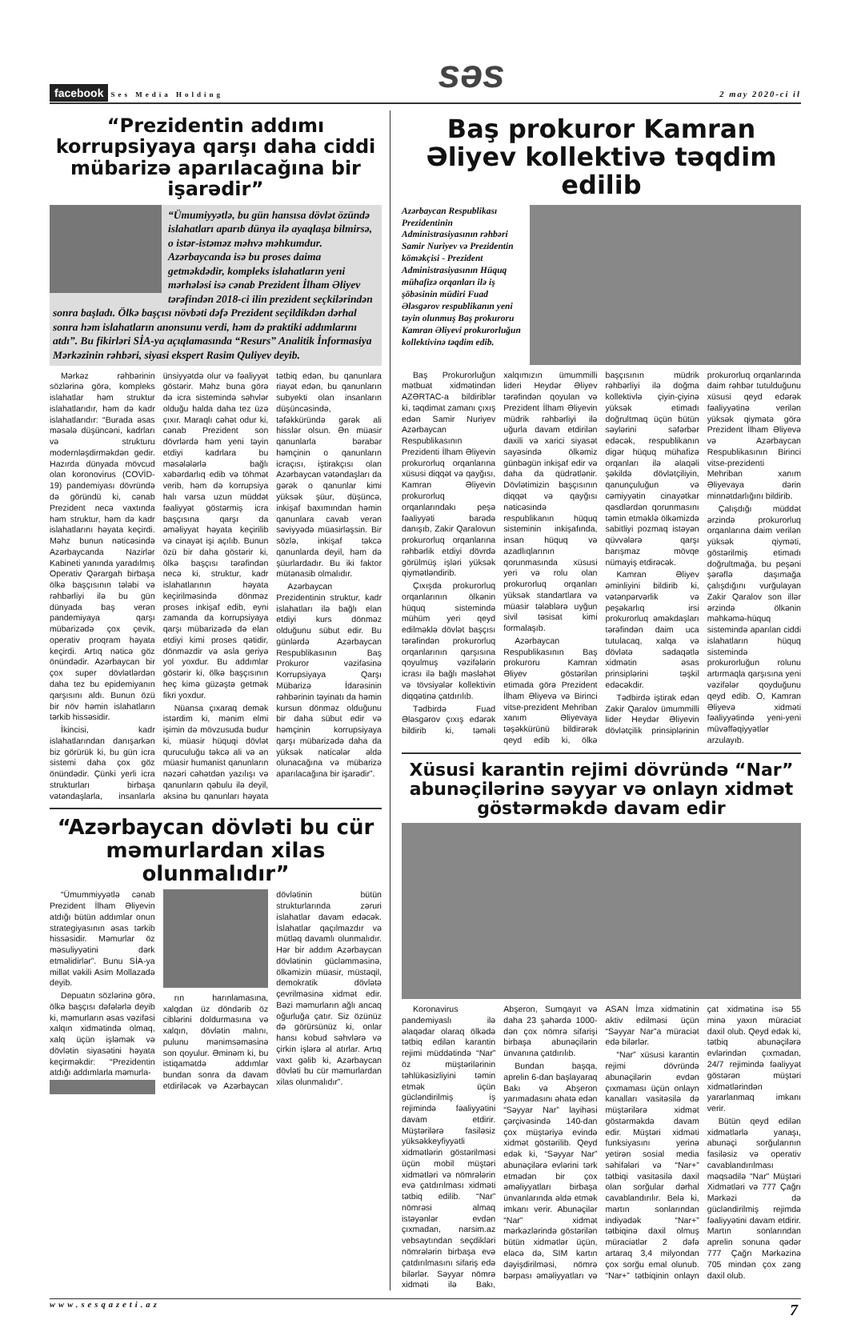facebook Ses Media Holding
səs
2 may 2020-ci il
“Prezidentin addımı korrupsiyaya qarşı daha ciddi mübarizə aparılacağına bir işarədir”
“Ümumiyyətlə, bu gün hansısa dövlət özündə islahatları aparıb dünya ilə ayaqlaşa bilmirsə, o istər-istəməz məhvə məhkumdur. Azərbaycanda isə bu proses daima getməkdədir, kompleks islahatların yeni mərhələsi isə cənab Prezident İlham Əliyev tərəfindən 2018-ci ilin prezident seçkilərindən sonra başladı. Ölkə başçısı növbəti dəfə Prezident seçildikdən dərhal sonra həm islahatların anonsunu verdi, həm də praktiki addımlarını atdı”. Bu fikirləri SİA-ya açıqlamasında “Resurs” Analitik İnformasiya Mərkəzinin rəhbəri, siyasi ekspert Rasim Quliyev deyib.
Mərkəz rəhbərinin sözlərinə görə, kompleks islahatlar həm struktur islahatlarıdır, həm də kadr islahatlarıdır: “Burada əsas məsələ düşüncəni, kadrları və strukturu modernləşdirməkdən gedir. Hazırda dünyada mövcud olan koronovirus (COVİD-19) pandemiyası dövründə də göründü ki, cənab Prezident necə vaxtında həm struktur, həm də kadr islahatlarını həyata keçirdi. Məhz bunun nəticəsində Azərbaycanda Nazirlər Kabineti yanında yaradılmış Operativ Qərargah birbaşa ölkə başçısının tələbi və rəhbərliyi ilə bu gün dünyada baş verən pandemiyaya qarşı mübarizədə çox çevik, operativ proqram həyata keçirdi. Artıq nəticə göz önündədir. Azərbaycan bir çox super dövlətlərdən daha tez bu epidemiyanın qarşısını aldı. Bunun özü bir növ həmin islahatların tərkib hissəsidir.
İkincisi, kadr islahatlarından danışarkən biz görürük ki, bu gün icra sistemi daha çox göz önündədir. Çünki yerli icra strukturları birbaşa vətəndaşlarla, insanlarla ünsiyyətdə olur və fəaliyyət göstərir. Məhz buna görə də icra sistemində səhvlər olduğu halda daha tez üzə çıxır. Maraqlı cəhət odur ki, cənab Prezident son dövrlərdə həm yeni təyin etdiyi kadrlara bu məsələlərlə bağlı xəbərdarlıq edib və töhmət verib, həm də korrupsiya halı varsa uzun müddət fəaliyyət göstərmiş icra başçısına qarşı da əməliyyat həyata keçirilib və cinayət işi açılıb. Bunun özü bir daha göstərir ki, ölkə başçısı tərəfindən necə ki, struktur, kadr islahatlarının həyata keçirilməsində dönməz proses inkişaf edib, eyni zamanda da korrupsiyaya qarşı mübarizədə də elan etdiyi kimi proses qətidir, dönməzdir və əsla geriyə yol yoxdur. Bu addımlar göstərir ki, ölkə başçısının heç kimə güzəştə getmək fikri yoxdur.
Nüansa çıxaraq demək istərdim ki, mənim elmi işimin də mövzusuda budur ki, müasir hüquqi dövlət quruculuğu təkcə ali və ən müasir humanist qanunların nəzəri cəhətdən yazılışı və qanunların qəbulu ilə deyil, əksinə bu qanunları həyata tətbiq edən, bu qanunlara riayət edən, bu qanunların subyekti olan insanların düşüncəsində, təfəkküründə gərək ali hisslər olsun. Ən müasir qanunlarla bərabər həmçinin o qanunların icraçısı, iştirakçısı olan Azərbaycan vətəndaşları da gərək o qanunlar kimi yüksək şüur, düşüncə, inkişaf baxımından həmin qanunlara cavab verən səviyyədə müasirləşsin. Bir sözlə, inkişaf təkcə qanunlarda deyil, həm də şüurlardadır. Bu iki faktor mütənasib olmalıdır.
Azərbaycan Prezidentinin struktur, kadr islahatları ilə bağlı elan etdiyi kurs dönməz olduğunu sübut edir. Bu günlərdə Azərbaycan Respublikasının Baş Prokuror vəzifəsinə Korrupsiyaya Qarşı Mübarizə İdarəsinin rəhbərinin təyinatı da həmin kursun dönməz olduğunu bir daha sübut edir və həmçinin korrupsiyaya qarşı mübarizədə daha da yüksək nəticələr əldə olunacağına və mübarizə aparılacağına bir işarədir”.
“Azərbaycan dövləti bu cür məmurlardan xilas olunmalıdır”
“Ümummiyyətlə cənab Prezident İlham Əliyevin atdığı bütün addımlar onun strategiyasının əsas tərkib hissəsidir. Məmurlar öz məsuliyyətini dərk etməlidirlər”. Bunu SİA-ya millət vəkili Asim Mollazadə deyib.
Depuatın sözlərinə görə, ölkə başçısı dəfələrlə deyib ki, məmurların əsas vəzifəsi xalqın xidmətində olmaq, xalq üçün işləmək və dövlətin siyasətini həyata keçirməkdir: “Prezidentin atdığı addımlarla məmurla-
rın harınlamasına, xalqdan üz döndərib öz ciblərini doldurmasına və xalqın, dövlətin malını, pulunu mənimsəməsinə son qoyulur. Əminəm ki, bu istiqamətdə addımlar bundan sonra da davam etdiriləcək və Azərbaycan dövlətinin bütün strukturlarında zəruri islahatlar davam edəcək. İslahatlar qaçılmazdır və mütləq davamlı olunmalıdır. Hər bir addım Azərbaycan dövlətinin gücləmməsinə, ölkəmizin müasir, müstəqil, demokratik dövlətə çevrilməsinə xidmət edir. Bəzi məmurların ağlı ancaq oğurluğa çatır. Siz özünüz də görürsünüz ki, onlar hansı kobud səhvlərə və çirkin işlərə əl atırlar. Artıq vaxt gəlib ki, Azərbaycan dövləti bu cür məmurlardan xilas olunmalıdır”.
Baş prokuror Kamran Əliyev kollektivə təqdim edilib
Azərbaycan Respublikası Prezidentinin Administrasiyasının rəhbəri Samir Nuriyev və Prezidentin köməkçisi - Prezident Administrasiyasının Hüquq mühafizə orqanları ilə iş şöbəsinin müdiri Fuad Ələsgərov respublikanın yeni təyin olunmuş Baş prokuroru Kamran Əliyevi prokurorluğun kollektivinə təqdim edib.
Baş Prokurorluğun mətbuat xidmətindən AZƏRTAC-a bildiriblər ki, təqdimat zamanı çıxış edən Samir Nuriyev Azərbaycan Respublikasının Prezidenti İlham Əliyevin prokurorluq orqanlarına xüsusi diqqət və qayğısı, Kamran Əliyevin prokurorluq orqanlarındakı peşə fəaliyyəti barədə danışıb, Zakir Qaralovun prokurorluq orqanlarına rəhbərlik etdiyi dövrdə görülmüş işləri yüksək qiymətləndirib.
Çıxışda prokurorluq orqanlarının ölkənin hüquq sistemində mühüm yeri qeyd edilməklə dövlət başçısı tərəfindən prokurorluq orqanlarının qarşısına qoyulmuş vəzifələrin icrası ilə bağlı məsləhət və tövsiyələr kollektivin diqqətinə çatdırılıb.
Tədbirdə Fuad Ələsgərov çıxış edərək bildirib ki, təməli xalqımızın ümummilli lideri Heydər Əliyev tərəfindən qoyulan və Prezident İlham Əliyevin müdrik rəhbərliyi ilə uğurla davam etdirilən daxili və xarici siyasət sayəsində ölkəmiz günbəgün inkişaf edir və daha da qüdrətlənir. Dövlətimizin başçısının diqqət və qayğısı nəticəsində respublikanın hüquq sisteminin inkişafında, insan hüquq və azadlıqlarının qorunmasında xüsusi yeri və rolu olan prokurorluq orqanları yüksək standartlara və müasir tələblərə uyğun sivil təsisat kimi formalaşıb.
Azərbaycan Respublikasının Baş prokuroru Kamran Əliyev göstərilən etimada görə Prezident İlham Əliyevə və Birinci vitse-prezident Mehriban xanım Əliyevaya təşəkkürünü bildirərək qeyd edib ki, ölkə başçısının müdrik rəhbərliyi ilə doğma kollektivlə çiyin-çiyinə yüksək etimadı doğrultmaq üçün bütün səylərini səfərbər edəcək, respublikanın digər hüquq mühafizə orqanları ilə əlaqəli şəkildə dövlətçiliyin, qanunçuluğun və cəmiyyətin cinayətkar qəsdlərdən qorunmasını təmin etməklə ölkəmizdə sabitliyi pozmaq istəyən qüvvələrə qarşı barışmaz mövqe nümayiş etdirəcək.
Kamran Əliyev əminliyini bildirib ki, vətənpərvərlik və peşəkarlıq irsi prokurorluq əməkdaşları tərəfindən daim uca tutulacaq, xalqa və dövlətə sədaqətlə xidmətin əsas prinsiplərini təşkil edəcəkdir.
Tədbirdə iştirak edən Zakir Qaralov ümummilli lider Heydər Əliyevin dövlətçilik prinsiplərinin prokurorluq orqanlarında daim rəhbər tutulduğunu xüsusi qeyd edərək fəaliyyətinə verilən yüksək qiymətə görə Prezident İlham Əliyevə və Azərbaycan Respublikasının Birinci vitse-prezidenti Mehriban xanım Əliyevaya dərin minnətdarlığını bildirib.
Çalışdığı müddət ərzində prokurorluq orqanlarına daim verilən yüksək qiyməti, göstərilmiş etimadı doğrultmağa, bu peşəni şərəflə daşımağa çalışdığını vurğulayan Zakir Qaralov son illər ərzində ölkənin məhkəmə-hüquq sistemində aparılan ciddi islahatların hüquq sistemində prokurorluğun rolunu artırmaqla qarşısına yeni vəzifələr qoyduğunu qeyd edib. O, Kamran Əliyevə xidməti fəaliyyətində yeni-yeni müvəffəqiyyətlər arzulayıb.
Xüsusi karantin rejimi dövründə “Nar” abunəçilərinə səyyar və onlayn xidmət göstərməkdə davam edir
Koronavirus pandemiyaslı ilə əlaqədar olaraq ölkədə tətbiq edilən karantin rejimi müddətində “Nar” öz müştərilərinin təhlükəsizliyini təmin etmək üçün gücləndirilmiş iş rejimində fəaliyyətini davam etdirir. Müştərilərə fasiləsiz yüksəkkeyfiyyətli xidmətlərin göstərilməsi üçün mobil müştəri xidmətləri və nömrələrin evə çatdırılması xidməti tətbiq edilib. “Nar” nömrəsi almaq istəyənlər evdən çıxmadan, narsim.az vebsaytından seçdikləri nömrələrin birbaşa evə çatdırılmasını sifariş edə bilərlər. Səyyar nömrə xidməti ilə Bakı, Abşeron, Sumqayıt və daha 23 şəhərdə 1000-dən çox nömrə sifarişi birbaşa abunəçilərin ünvanına çatdırılıb.
Bundan başqa, aprelin 6-dan başlayaraq Bakı və Abşeron yarımadasını əhatə edən “Səyyar Nar” layihəsi çərçivəsində 140-dan çox müştəriyə evində xidmət göstərilib. Qeyd edək ki, “Səyyar Nar” abunəçilərə evlərini tərk etmədən bir çox əməliyyatları birbaşa ünvanlarında əldə etmək imkanı verir. Abunəçilər “Nar” xidmət mərkəzlərində göstərilən bütün xidmətlər üçün, eləcə də, SIM kartın dəyişdirilməsi, nömrə bərpası əməliyyatları və ASAN İmza xidmətinin aktiv edilməsi üçün “Səyyar Nar”a müraciət edə bilərlər.
“Nar” xüsusi karantin rejimi dövründə abunəçilərin evdən çıxmaması üçün onlayn kanalları vasitəsilə də müştərilərə xidmət göstərməkdə davam edir. Müştəri xidməti funksiyasını yerinə yetirən sosial media səhifələri və “Nar+” tətbiqi vasitəsilə daxil olan sorğular dərhal cavablandırılır. Belə ki, martın sonlarından indiyədək “Nar+” tətbiqinə daxil olmuş müraciətlər 2 dəfə artaraq 3,4 milyondan çox sorğu emal olunub. “Nar+” tətbiqinin onlayn çat xidmətinə isə 55 minə yaxın müraciət daxil olub. Qeyd edək ki, tətbiq abunəçilərə evlərindən çıxmadan, 24/7 rejimində fəaliyyət göstərən müştəri xidmətlərindən yararlanmaq imkanı verir.
Bütün qeyd edilən xidmətlərlə yanaşı, abunəçi sorğularının fasiləsiz və operativ cavablandırılması məqsədilə “Nar” Müştəri Xidmətləri və 777 Çağrı Mərkəzi də gücləndirilmiş rejimdə fəaliyyətini davam etdirir. Martın sonlarından aprelin sonuna qədər 777 Çağrı Mərkəzinə 705 mindən çox zəng daxil olub.
www.sesqazeti.az 7